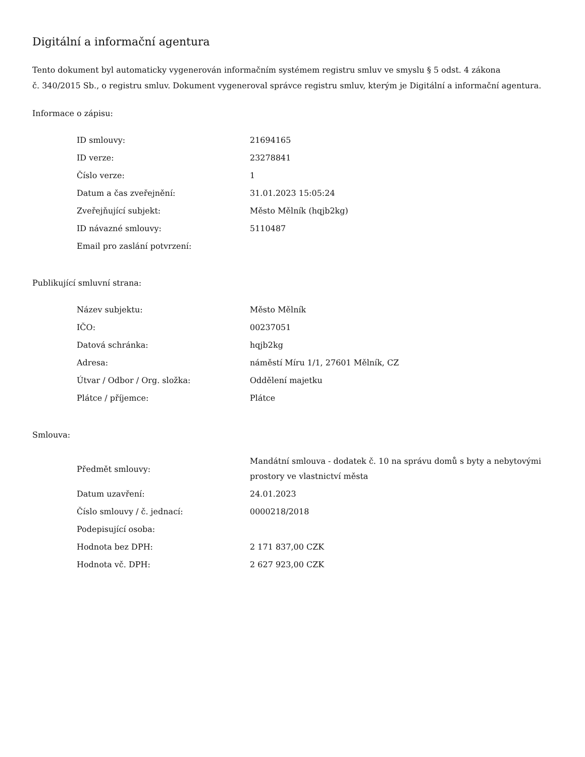Digitální a informační agentura
Tento dokument byl automaticky vygenerován informačním systémem registru smluv ve smyslu § 5 odst. 4 zákona
č. 340/2015 Sb., o registru smluv. Dokument vygeneroval správce registru smluv, kterým je Digitální a informační agentura.
Informace o zápisu:
| ID smlouvy: | 21694165 |
| ID verze: | 23278841 |
| Číslo verze: | 1 |
| Datum a čas zveřejnění: | 31.01.2023 15:05:24 |
| Zveřejňující subjekt: | Město Mělník (hqjb2kg) |
| ID návazné smlouvy: | 5110487 |
| Email pro zaslání potvrzení: | |
Publikující smluvní strana:
| Název subjektu: | Město Mělník |
| IČO: | 00237051 |
| Datová schránka: | hqjb2kg |
| Adresa: | náměstí Míru 1/1, 27601 Mělník, CZ |
| Útvar / Odbor / Org. složka: | Oddělení majetku |
| Plátce / příjemce: | Plátce |
Smlouva:
| Předmět smlouvy: | Mandátní smlouva - dodatek č. 10 na správu domů s byty a nebytovými prostory ve vlastnictví města |
| Datum uzavření: | 24.01.2023 |
| Číslo smlouvy / č. jednací: | 0000218/2018 |
| Podepisující osoba: | |
| Hodnota bez DPH: | 2 171 837,00 CZK |
| Hodnota vč. DPH: | 2 627 923,00 CZK |